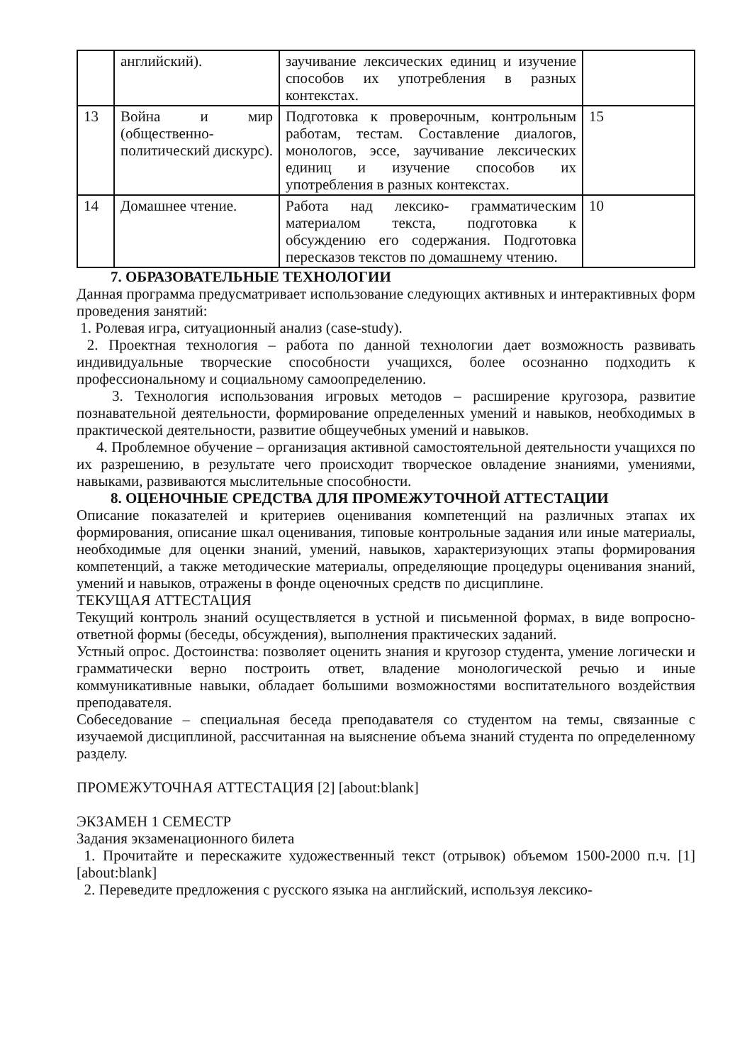| | английский). | заучивание лексических единиц и изучение способов их употребления в разных контекстах. | |
| 13 | Война и мир (общественно-политический дискурс). | Подготовка к проверочным, контрольным работам, тестам. Составление диалогов, монологов, эссе, заучивание лексических единиц и изучение способов их употребления в разных контекстах. | 15 |
| 14 | Домашнее чтение. | Работа над лексико- грамматическим материалом текста, подготовка к обсуждению его содержания. Подготовка пересказов текстов по домашнему чтению. | 10 |
7. ОБРАЗОВАТЕЛЬНЫЕ ТЕХНОЛОГИИ
Данная программа предусматривает использование следующих активных и интерактивных форм проведения занятий:
1. Ролевая игра, ситуационный анализ (case-study).
2. Проектная технология – работа по данной технологии дает возможность развивать индивидуальные творческие способности учащихся, более осознанно подходить к профессиональному и социальному самоопределению.
3. Технология использования игровых методов – расширение кругозора, развитие познавательной деятельности, формирование определенных умений и навыков, необходимых в практической деятельности, развитие общеучебных умений и навыков.
4. Проблемное обучение – организация активной самостоятельной деятельности учащихся по их разрешению, в результате чего происходит творческое овладение знаниями, умениями, навыками, развиваются мыслительные способности.
8. ОЦЕНОЧНЫЕ СРЕДСТВА ДЛЯ ПРОМЕЖУТОЧНОЙ АТТЕСТАЦИИ
Описание показателей и критериев оценивания компетенций на различных этапах их формирования, описание шкал оценивания, типовые контрольные задания или иные материалы, необходимые для оценки знаний, умений, навыков, характеризующих этапы формирования компетенций, а также методические материалы, определяющие процедуры оценивания знаний, умений и навыков, отражены в фонде оценочных средств по дисциплине.
ТЕКУЩАЯ АТТЕСТАЦИЯ
Текущий контроль знаний осуществляется в устной и письменной формах, в виде вопросно-ответной формы (беседы, обсуждения), выполнения практических заданий.
Устный опрос. Достоинства: позволяет оценить знания и кругозор студента, умение логически и грамматически верно построить ответ, владение монологической речью и иные коммуникативные навыки, обладает большими возможностями воспитательного воздействия преподавателя.
Собеседование – специальная беседа преподавателя со студентом на темы, связанные с изучаемой дисциплиной, рассчитанная на выяснение объема знаний студента по определенному разделу.
ПРОМЕЖУТОЧНАЯ АТТЕСТАЦИЯ [2] [about:blank]
ЭКЗАМЕН 1 СЕМЕСТР
Задания экзаменационного билета
1. Прочитайте и перескажите художественный текст (отрывок) объемом 1500-2000 п.ч. [1] [about:blank]
2. Переведите предложения с русского языка на английский, используя лексико-